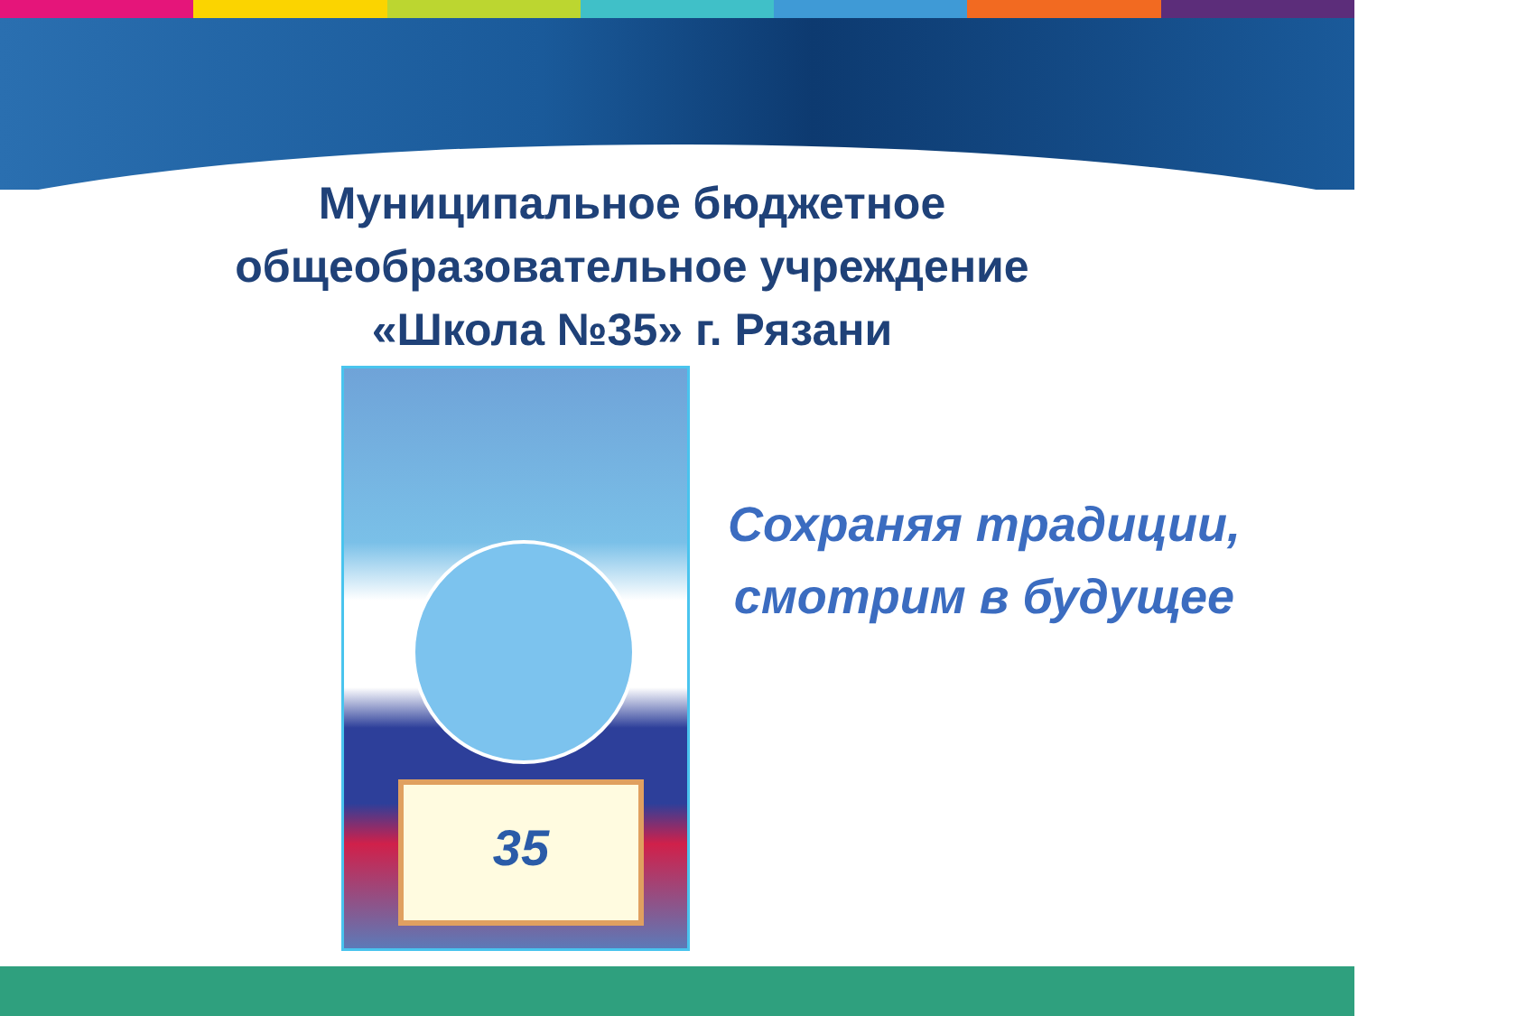Муниципальное бюджетное
общеобразовательное учреждение
«Школа №35» г. Рязани
35
Сохраняя традиции,
смотрим в будущее